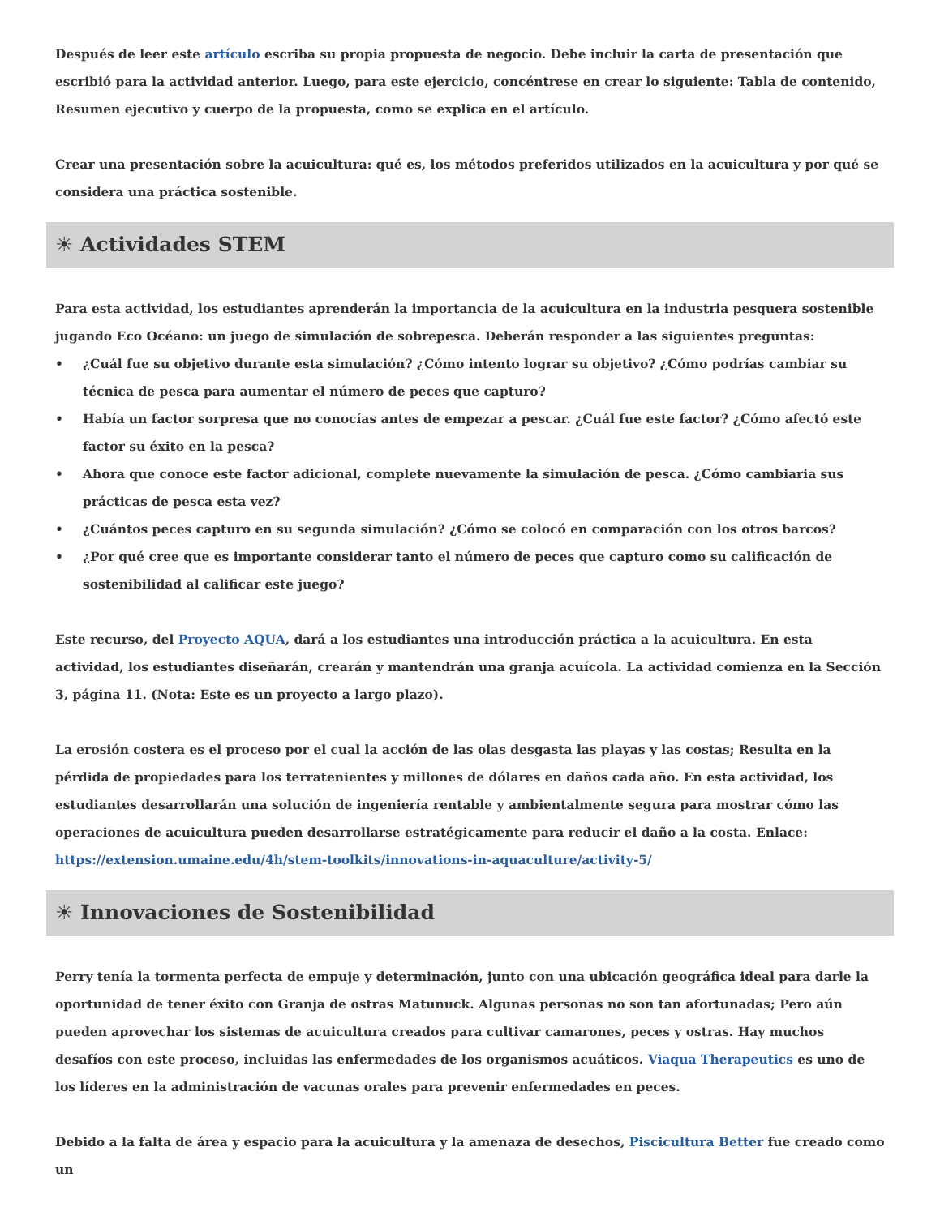Después de leer este artículo escriba su propia propuesta de negocio. Debe incluir la carta de presentación que escribió para la actividad anterior. Luego, para este ejercicio, concéntrese en crear lo siguiente: Tabla de contenido, Resumen ejecutivo y cuerpo de la propuesta, como se explica en el artículo.
Crear una presentación sobre la acuicultura: qué es, los métodos preferidos utilizados en la acuicultura y por qué se considera una práctica sostenible.
☀ Actividades STEM
Para esta actividad, los estudiantes aprenderán la importancia de la acuicultura en la industria pesquera sostenible jugando Eco Océano: un juego de simulación de sobrepesca. Deberán responder a las siguientes preguntas:
• ¿Cuál fue su objetivo durante esta simulación? ¿Cómo intento lograr su objetivo? ¿Cómo podrías cambiar su técnica de pesca para aumentar el número de peces que capturo?
• Había un factor sorpresa que no conocías antes de empezar a pescar. ¿Cuál fue este factor? ¿Cómo afectó este factor su éxito en la pesca?
• Ahora que conoce este factor adicional, complete nuevamente la simulación de pesca. ¿Cómo cambiaria sus prácticas de pesca esta vez?
• ¿Cuántos peces capturo en su segunda simulación? ¿Cómo se colocó en comparación con los otros barcos?
• ¿Por qué cree que es importante considerar tanto el número de peces que capturo como su calificación de sostenibilidad al calificar este juego?
Este recurso, del Proyecto AQUA, dará a los estudiantes una introducción práctica a la acuicultura. En esta actividad, los estudiantes diseñarán, crearán y mantendrán una granja acuícola. La actividad comienza en la Sección 3, página 11. (Nota: Este es un proyecto a largo plazo).
La erosión costera es el proceso por el cual la acción de las olas desgasta las playas y las costas; Resulta en la pérdida de propiedades para los terratenientes y millones de dólares en daños cada año. En esta actividad, los estudiantes desarrollarán una solución de ingeniería rentable y ambientalmente segura para mostrar cómo las operaciones de acuicultura pueden desarrollarse estratégicamente para reducir el daño a la costa. Enlace: https://extension.umaine.edu/4h/stem-toolkits/innovations-in-aquaculture/activity-5/
☀ Innovaciones de Sostenibilidad
Perry tenía la tormenta perfecta de empuje y determinación, junto con una ubicación geográfica ideal para darle la oportunidad de tener éxito con Granja de ostras Matunuck. Algunas personas no son tan afortunadas; Pero aún pueden aprovechar los sistemas de acuicultura creados para cultivar camarones, peces y ostras. Hay muchos desafíos con este proceso, incluidas las enfermedades de los organismos acuáticos. Viaqua Therapeutics es uno de los líderes en la administración de vacunas orales para prevenir enfermedades en peces.
Debido a la falta de área y espacio para la acuicultura y la amenaza de desechos, Piscicultura Better fue creado como un